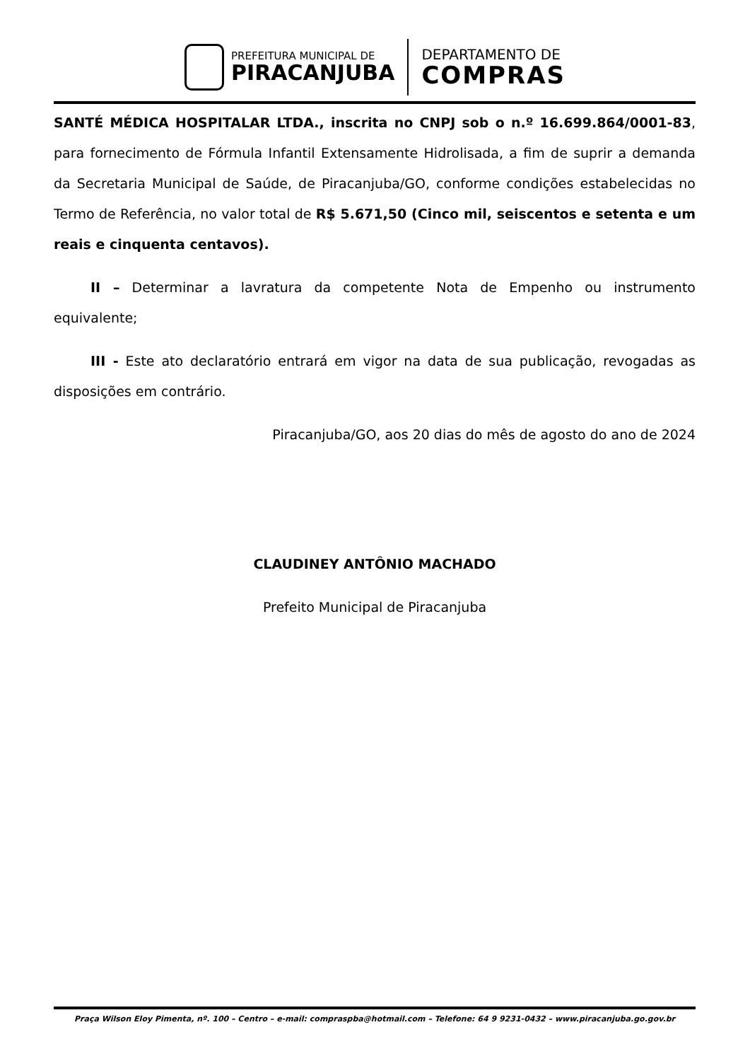PREFEITURA MUNICIPAL DE
PIRACANJUBA
DEPARTAMENTO DE
COMPRAS
SANTÉ MÉDICA HOSPITALAR LTDA., inscrita no CNPJ sob o n.º 16.699.864/0001-83, para fornecimento de Fórmula Infantil Extensamente Hidrolisada, a fim de suprir a demanda da Secretaria Municipal de Saúde, de Piracanjuba/GO, conforme condições estabelecidas no Termo de Referência, no valor total de R$ 5.671,50 (Cinco mil, seiscentos e setenta e um reais e cinquenta centavos).
II – Determinar a lavratura da competente Nota de Empenho ou instrumento equivalente;
III - Este ato declaratório entrará em vigor na data de sua publicação, revogadas as disposições em contrário.
Piracanjuba/GO, aos 20 dias do mês de agosto do ano de 2024
CLAUDINEY ANTÔNIO MACHADO
Prefeito Municipal de Piracanjuba
Praça Wilson Eloy Pimenta, nº. 100 – Centro – e-mail: compraspba@hotmail.com – Telefone: 64 9 9231-0432 – www.piracanjuba.go.gov.br